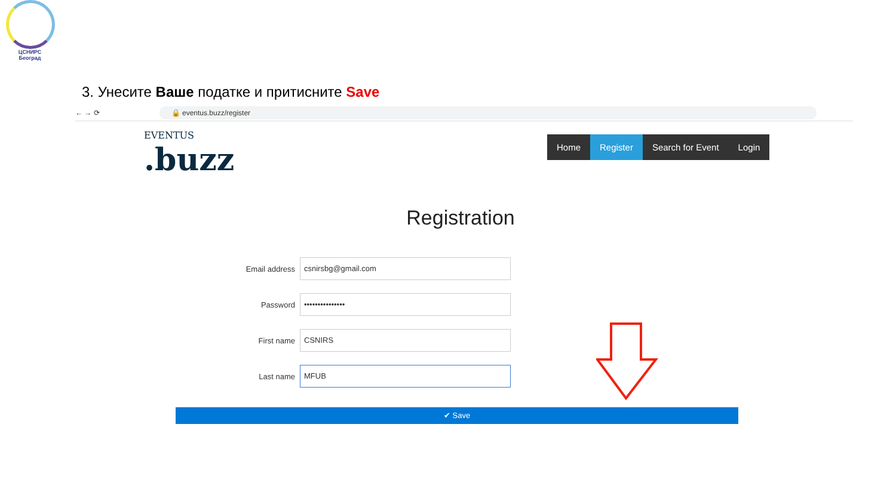ЦСНИРС
Београд
3. Унесите Ваше податке и притисните Save
← → ⟳ 🔒 eventus.buzz/register
EVENTUS.buzz
Home Register Search for Event Login
Registration
Email address
csnirsbg@gmail.com
Password
•••••••••••••••
First name
CSNIRS
Last name
MFUB
✔ Save